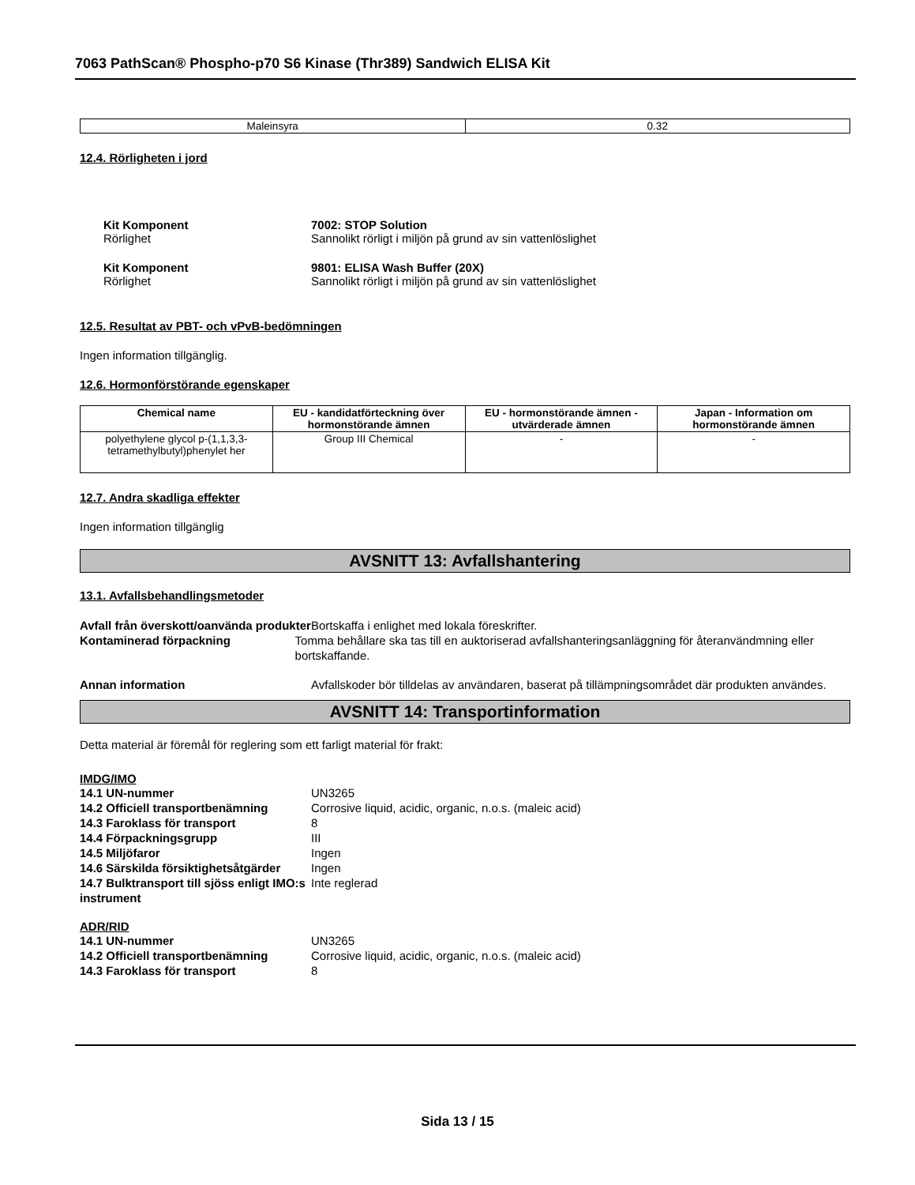7063 PathScan® Phospho-p70 S6 Kinase (Thr389) Sandwich ELISA Kit
| Maleinsyra | 0.32 |
12.4. Rörligheten i jord
Kit Komponent 7002: STOP Solution
Rörlighet Sannolikt rörligt i miljön på grund av sin vattenlöslighet
Kit Komponent 9801: ELISA Wash Buffer (20X)
Rörlighet Sannolikt rörligt i miljön på grund av sin vattenlöslighet
12.5. Resultat av PBT- och vPvB-bedömningen
Ingen information tillgänglig.
12.6. Hormonförstörande egenskaper
| Chemical name | EU - kandidatförteckning över hormonstörande ämnen | EU - hormonstörande ämnen - utvärderade ämnen | Japan - Information om hormonstörande ämnen |
| --- | --- | --- | --- |
| polyethylene glycol p-(1,1,3,3-tetramethylbutyl)phenylet her | Group III Chemical | - | - |
12.7. Andra skadliga effekter
Ingen information tillgänglig
AVSNITT 13: Avfallshantering
13.1. Avfallsbehandlingsmetoder
Avfall från överskott/oanvända produkter Bortskaffa i enlighet med lokala föreskrifter.
Kontaminerad förpackning Tomma behållare ska tas till en auktoriserad avfallshanteringsanläggning för återanvändmning eller bortskaffande.
Annan information Avfallskoder bör tilldelas av användaren, baserat på tillämpningsområdet där produkten användes.
AVSNITT 14: Transportinformation
Detta material är föremål för reglering som ett farligt material för frakt:
IMDG/IMO
14.1 UN-nummer UN3265
14.2 Officiell transportbenämning Corrosive liquid, acidic, organic, n.o.s. (maleic acid)
14.3 Faroklass för transport 8
14.4 Förpackningsgrupp III
14.5 Miljöfaror Ingen
14.6 Särskilda försiktighetsåtgärder Ingen
14.7 Bulktransport till sjöss enligt IMO:s instrument Inte reglerad
ADR/RID
14.1 UN-nummer UN3265
14.2 Officiell transportbenämning Corrosive liquid, acidic, organic, n.o.s. (maleic acid)
14.3 Faroklass för transport 8
Sida 13 / 15